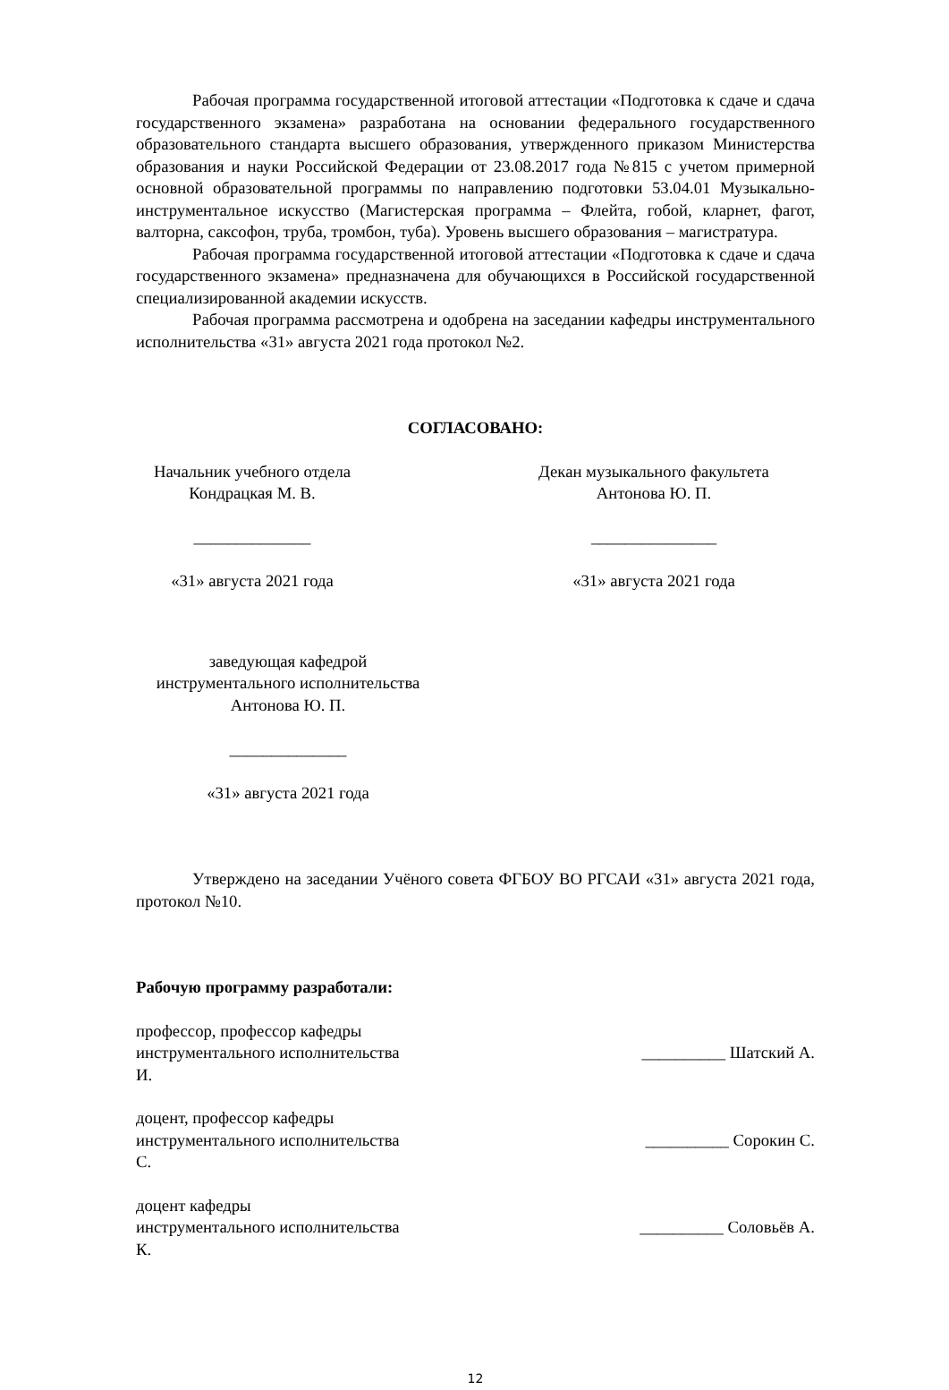Рабочая программа государственной итоговой аттестации «Подготовка к сдаче и сдача государственного экзамена» разработана на основании федерального государственного образовательного стандарта высшего образования, утвержденного приказом Министерства образования и науки Российской Федерации от 23.08.2017 года №815 с учетом примерной основной образовательной программы по направлению подготовки 53.04.01 Музыкально-инструментальное искусство (Магистерская программа – Флейта, гобой, кларнет, фагот, валторна, саксофон, труба, тромбон, туба). Уровень высшего образования – магистратура.
Рабочая программа государственной итоговой аттестации «Подготовка к сдаче и сдача государственного экзамена» предназначена для обучающихся в Российской государственной специализированной академии искусств.
Рабочая программа рассмотрена и одобрена на заседании кафедры инструментального исполнительства «31» августа 2021 года протокол №2.
СОГЛАСОВАНО:
Начальник учебного отдела
Кондрацкая М. В.
______________
«31» августа 2021 года
Декан музыкального факультета
Антонова Ю. П.
_______________
«31» августа 2021 года
заведующая кафедрой
инструментального исполнительства
Антонова Ю. П.
______________
«31» августа 2021 года
Утверждено на заседании Учёного совета ФГБОУ ВО РГСАИ «31» августа 2021 года, протокол №10.
Рабочую программу разработали:
профессор, профессор кафедры
инструментального исполнительства __________ Шатский А.
И.
доцент, профессор кафедры
инструментального исполнительства __________ Сорокин С.
С.
доцент кафедры
инструментального исполнительства __________ Соловьёв А.
К.
12